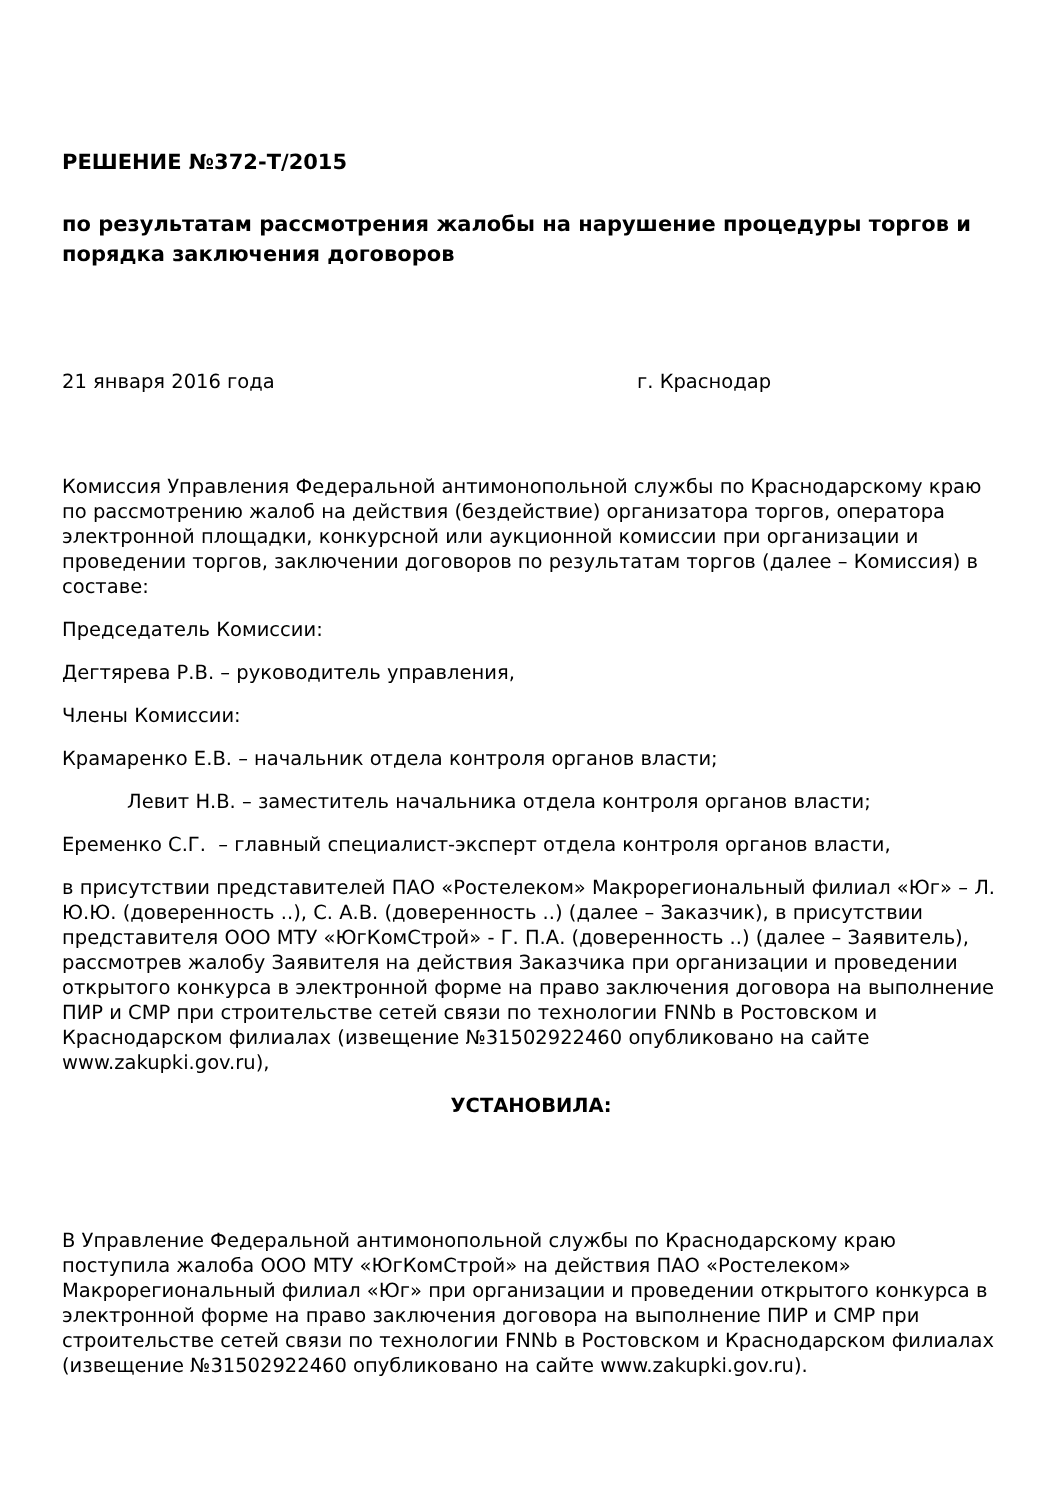РЕШЕНИЕ №372-Т/2015
по результатам рассмотрения жалобы на нарушение процедуры торгов и порядка заключения договоров
21 января 2016 года г. Краснодар
Комиссия Управления Федеральной антимонопольной службы по Краснодарскому краю по рассмотрению жалоб на действия (бездействие) организатора торгов, оператора электронной площадки, конкурсной или аукционной комиссии при организации и проведении торгов, заключении договоров по результатам торгов (далее – Комиссия) в составе:
Председатель Комиссии:
Дегтярева Р.В. – руководитель управления,
Члены Комиссии:
Крамаренко Е.В. – начальник отдела контроля органов власти;
Левит Н.В. – заместитель начальника отдела контроля органов власти;
Еременко С.Г. – главный специалист-эксперт отдела контроля органов власти,
в присутствии представителей ПАО «Ростелеком» Макрорегиональный филиал «Юг» – Л. Ю.Ю. (доверенность ..), С. А.В. (доверенность ..) (далее – Заказчик), в присутствии представителя ООО МТУ «ЮгКомСтрой» - Г. П.А. (доверенность ..) (далее – Заявитель), рассмотрев жалобу Заявителя на действия Заказчика при организации и проведении открытого конкурса в электронной форме на право заключения договора на выполнение ПИР и СМР при строительстве сетей связи по технологии FNNb в Ростовском и Краснодарском филиалах (извещение №31502922460 опубликовано на сайте www.zakupki.gov.ru),
УСТАНОВИЛА:
В Управление Федеральной антимонопольной службы по Краснодарскому краю поступила жалоба ООО МТУ «ЮгКомСтрой» на действия ПАО «Ростелеком» Макрорегиональный филиал «Юг» при организации и проведении открытого конкурса в электронной форме на право заключения договора на выполнение ПИР и СМР при строительстве сетей связи по технологии FNNb в Ростовском и Краснодарском филиалах (извещение №31502922460 опубликовано на сайте www.zakupki.gov.ru).